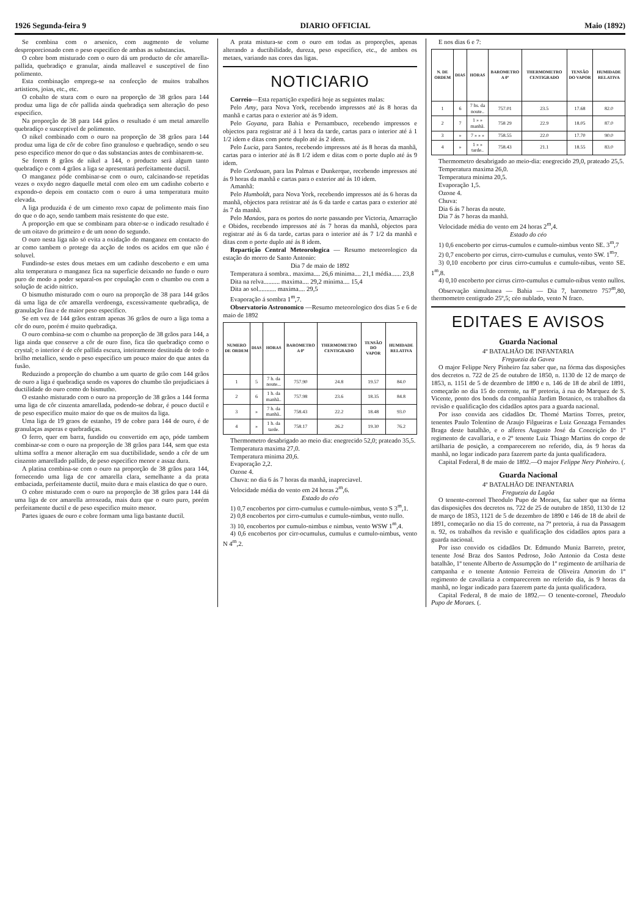1926 Segunda-feira 9 DIARIO OFFICIAL Maio (1892)
Se combina com o arsenico, com augmento de volume desproporcionado com o peso especifico de ambas as substancias.
O cobre bom misturado com o ouro dá um producto de côr amarella-pallida, quebradiço e granular, ainda malleavel e susceptivel de fino polimento.
Esta combinação emprega-se na confecção de muitos trabalhos artisticos, joias, etc., etc.
O cobalto de stura com o ouro na proporção de 38 grãos para 144 produz uma liga de côr pallida ainda quebradiça sem alteração do peso especifico.
Na proporção de 38 para 144 grãos o resultado é um metal amarello quebradiço e susceptivel de polimento.
O nikel combinado com o ouro na proporção de 38 grãos para 144 produz uma liga de côr de cobre fino granuloso e quebradiço, sendo o seu peso especifico menor do que o das substancias antes de combinarem-se.
Se forem 8 grãos de nikel a 144, o producto será algum tanto quebradiço e com 4 grãos a liga se apresentará perfeitamente ductil.
O manganez póde combinar-se com o ouro, calcinando-se repetidas vezes o oxydo negro daquelle metal com oleo em um cadinho coberto e expondo-o depois em contacto com o ouro á uma temperatura muito elevada.
A liga produzida é de um cimento roxo capaz de polimento mais fino do que o do aço, sendo tambem mais resistente do que este.
A proporção em que se combinam para obter-se o indicado resultado é de um oitavo do primeiro e de um nono do segundo.
O ouro nesta liga não só evita a oxidação do manganez em contacto do ar como tambem o protege da acção de todos os acidos em que não é soluvel.
Fundindo-se estes dous metaes em um cadinho descoberto e em uma alta temperatura o manganez fica na superficie deixando no fundo o ouro puro de modo a poder separal-os por copulação com o chumbo ou com a solução de acido nitrico.
O bismutho misturado com o ouro na proporção de 38 para 144 grãos dá uma liga de côr amarella verdoenga, excessivamente quebradiça, de granulação fina e de maior peso especifico.
Se em vez de 144 grãos entram apenas 36 grãos de ouro a liga toma a côr do ouro, porém é muito quebradiça.
O ouro combina-se com o chumbo na proporção de 38 grãos para 144, a liga ainda que conserve a côr de ouro fino, fica tão quebradiço como o crystal; o interior é de côr pallida escura, inteiramente destituida de todo o brilho metallico, sendo o peso especifico um pouco maior do que antes da fusão.
Reduzindo a proporção do chumbo a um quarto de grão com 144 grãos de ouro a liga é quebradiça sendo os vapores do chumbo tão prejudiciaes á ductilidade do ouro como do bismutho.
O estanho misturado com o ouro na proporção de 38 grãos a 144 forma uma liga de côr cinzenta amarellada, podendo-se dobrar, é pouco ductil e de peso especifico muito maior do que os de muitos da liga.
Uma liga de 19 graos de estanho, 19 de cobre para 144 de ouro, é de granulaças asperas e quebradiças.
O ferro, quer em barra, fundido ou convertido em aço, póde tambem combinar-se com o ouro na proporção de 38 grãos para 144, sem que esta ultima soffra a menor alteração em sua ductibilidade, sendo a côr de um cinzento amarellado pallido, de peso especifico menor e assaz dura.
A platina combina-se com o ouro na proporção de 38 grãos para 144, fornecendo uma liga de cor amarella clara, semelhante a da prata embaciada, perfeitamente ductil, muito dura e mais elastica do que o ouro.
O cobre misturado com o ouro na proporção de 38 grãos para 144 dá uma liga de cor amarella arroxeada, mais dura que o ouro puro, porém perfeitamente ductil e de peso especifico muito menor.
Partes iguaes de ouro e cobre formam uma liga bastante ductil.
A prata mistura-se com o ouro em todas as proporções, apenas alterando a ductibilidade, dureza, peso especifico, etc., de ambos os metaes, variando nas cores das ligas.
NOTICIARIO
Correio—Esta repartição expedirá hoje as seguintes malas:
Pelo Amy, para Nova York, recebendo impressos até ás 8 horas da manhã e cartas para o exterior até ás 9 idem.
Pelo Goyana, para Bahia e Pernambuco, recebendo impressos e objectos para registrar até á 1 hora da tarde, cartas para o interior até á 1 1/2 idem e ditas com porte duplo até ás 2 idem.
Pelo Lucia, para Santos, recebendo impressos até ás 8 horas da manhã, cartas para o interior até ás 8 1/2 idem e ditas com o porte duplo até ás 9 idem.
Pelo Cordouan, para las Palmas e Dunkerque, recebendo impressos até ás 9 horas da manhã e cartas para o exterior até ás 10 idem.
Amanhã:
Pelo Humboldt, para Nova York, recebendo impressos até ás 6 horas da manhã, objectos para retistrar até ás 6 da tarde e cartas para o exterior até ás 7 da manhã.
Pelo Manáos, para os portos do norte passando por Victoria, Amarração e Obidos, recebendo impressos até ás 7 horas da manhã, objectos para registrar até ás 6 da tarde, cartas para o interior até ás 7 1/2 da manhã e ditas com o porte duplo até ás 8 idem.
Repartição Central Meteorologica — Resumo meteorologico da estação do morro de Santo Antonio:
Dia 7 de maio de 1892
Temperatura á sombra.. maxima.... 26,6 minima.... 21,1 média...... 23,8
Dita na relva.......... maxima.... 29,2 minima.... 15,4
Dita ao sol........... maxima.... 29,5
Evaporação á sombra 1<sup>m</sup>,7.
Observatorio Astronomico —Resumo meteorologico dos dias 5 e 6 de maio de 1892
| NUMERO DE ORDEM | DIAS | HORAS | BAROMETRO A 0º | THERMOMETRO CENTIGRADO | TENSÃO DO VAPOR | HUMIDADE RELATIVA |
| --- | --- | --- | --- | --- | --- | --- |
| 1 | 5 | 7 h. da noute... | 757.90 | 24.8 | 19.57 | 84.0 |
| 2 | 6 | 1 h. da manhã.. | 757.98 | 23.6 | 18.35 | 84.8 |
| 3 | » | 7 h. da manhã.. | 758.43 | 22.2 | 18.48 | 93.0 |
| 4 | » | 1 h. da tarde. | 758.17 | 26.2 | 19.30 | 76.2 |
Thermometro desabrigado ao meio dia: enegrecido 52,0; prateado 35,5.
Temperatura maxima 27,0.
Temperatura minima 20,6.
Evaporação 2,2.
Ozone 4.
Chuva: no dia 6 ás 7 horas da manhã, inapreciavel.
Velocidade média do vento em 24 horas 2<sup>m</sup>,6.
Estado do céo
1) 0,7 encobertos por cirro-cumulus e cumulo-nimbus, vento S 3<sup>m</sup>,1.
2) 0,8 encobertos por cirro-cumulus e cumulo-nimbus, vento nullo.
3) 10, encobertos por cumulo-nimbus e nimbus, vento WSW 1<sup>m</sup>,4.
4) 0,6 encobertos por cirr-ocumulus, cumulus e cumulo-nimbus, vento N 4<sup>m</sup>,2.
E nos dias 6 e 7:
| N. DE ORDEM | DIAS | HORAS | BAROMETRO A 0º | THERMOMETRO CENTIGRADO | TENSÃO DO VAPOR | HUMIDADE RELATIVA |
| --- | --- | --- | --- | --- | --- | --- |
| 1 | 6 | 7 hs. da noute.. | 757.01 | 23.5 | 17.68 | 82.0 |
| 2 | 7 | 1 » » manhã. | 758 29 | 22.9 | 18.05 | 87.0 |
| 3 | » | 7 » » » | 758.55 | 22.0 | 17.70 | 90.0 |
| 4 | » | 1 » » tarde.. | 758.43 | 21.1 | 18.55 | 83.0 |
Thermometro desabrigado ao meio-dia: enegrecido 29,0, prateado 25,5.
Temperatura maxima 26,0.
Temperatura minima 20,5.
Evaporação 1,5.
Ozone 4.
Chuva:
Dia 6 ás 7 horas da noute.
Dia 7 ás 7 horas da manhã.
Velocidade média do vento em 24 horas 2<sup>m</sup>,4.
Estado do céo
1) 0,6 encoberto por cirrus-cumulos e cumulo-nimbus vento SE. 3<sup>m</sup>,7
2) 0,7 encoberto por cirrus, cirro-cumulus e cumulus, vento SW. 1<sup>m</sup>7.
3) 0,10 encoberto por cirus cirro-cumulus e cumulo-nibus, vento SE. 1<sup>m</sup>,8.
4) 0,10 encoberto por cirrus cirro-cumulus e cumulo-nibus vento nullos.
Observação simultanea — Bahia — Dia 7, barometro 757<sup>m</sup>,80, thermometro centigrado 25º,5; céo nublado, vento N fraco.
EDITAES E AVISOS
Guarda Nacional
4º BATALHÃO DE INFANTARIA
Freguezia da Gavea
O major Felippe Nery Pinheiro faz saber que, na fórma das disposições dos decretos n. 722 de 25 de outubro de 1850, n. 1130 de 12 de março de 1853, n. 1151 de 5 de dezembro de 1890 e n. 146 de 18 de abril de 1891, começarão no dia 15 do corrente, na 8ª pretoria, á rua do Marquez de S. Vicente, ponto dos bonds da companhia Jardim Botanico, os trabalhos da revisão e qualificação dos cidadãos aptos para a guarda nacional.
Por isso convida aos cidadãos Dr. Thomé Martins Torres, pretor, tenentes Paulo Tolentino de Araujo Filgueiras e Luiz Gonzaga Fernandes Braga deste batalhão, e o alferes Augusto José da Conceição do 1º regimento de cavallaria, e o 2º tenente Luiz Thiago Martins do corpo de artilharia de posição, a comparecerem no referido, dia, ás 9 horas da manhã, no logar indicado para fazerem parte da junta qualificadora.
Capital Federal, 8 de maio de 1892.—O major Felippe Nery Pinheiro. (.
Guarda Nacional
4º BATALHÃO DE INFANTARIA
Freguezia da Lagôa
O tenente-coronel Theodulo Pupo de Moraes, faz saber que na fórma das disposições dos decretos ns. 722 de 25 de outubro de 1850, 1130 de 12 de março de 1853, 1121 de 5 de dezembro de 1890 e 146 de 18 de abril de 1891, começarão no dia 15 do corrente, na 7ª pretoria, á rua da Passagem n. 92, os trabalhos da revisão e qualificação dos cidadãos aptos para a guarda nacional.
Por isso convido os cidadãos Dr. Edmundo Muniz Barreto, pretor, tenente José Braz dos Santos Pedroso, João Antonio da Costa deste batalhão, 1º tenente Alberto de Assumpção do 1º regimento de artilharia de campanha e o tenente Antonio Ferreira de Oliveira Amorim do 1º regimento de cavallaria a comparecerem no referido dia, ás 9 horas da manhã, no logar indicado para fazerem parte da junta qualificadora.
Capital Federal, 8 de maio de 1892.— O tenente-coronel, Theodulo Pupo de Moraes. (.